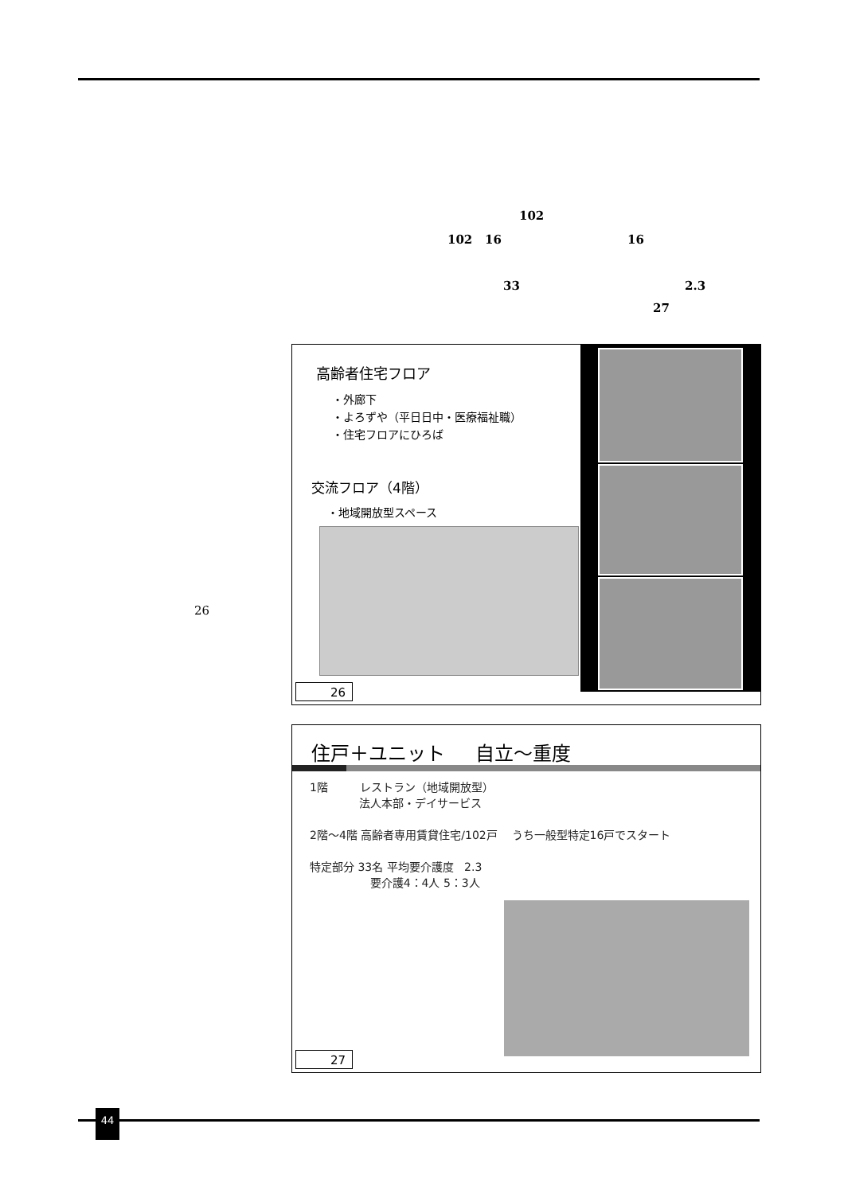102
102 16 16
33 2.3
27
26
高齢者住宅フロア
・外廊下
・よろずや（平日日中・医療福祉職）
・住宅フロアにひろば
交流フロア（4階）
・地域開放型スペース
26
住戸＋ユニット 自立～重度
1階 レストラン（地域開放型）
法人本部・デイサービス
2階～4階 高齢者専用賃貸住宅/102戸 うち一般型特定16戸でスタート
特定部分 33名 平均要介護度 2.3
要介護4：4人 5：3人
27
44